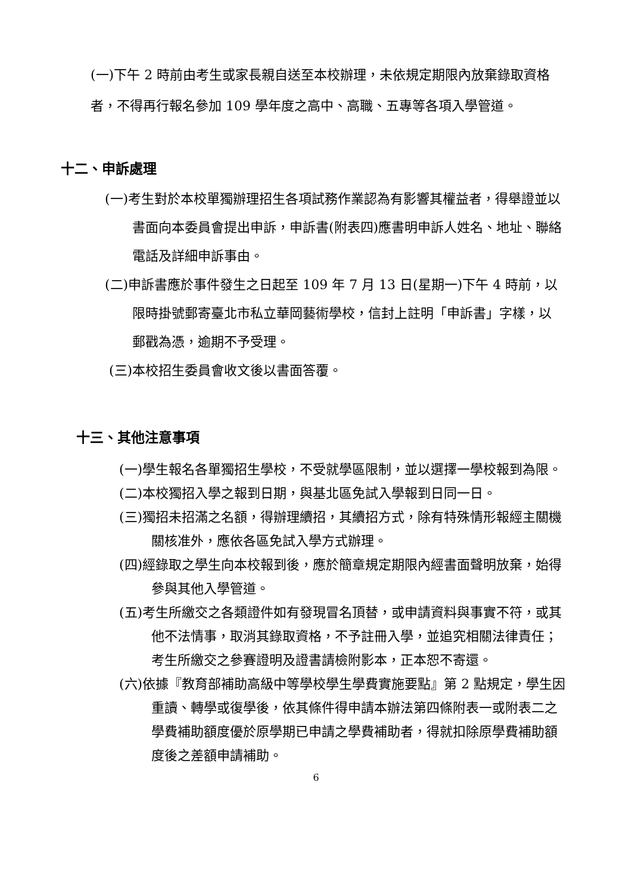(一)下午 2 時前由考生或家長親自送至本校辦理，未依規定期限內放棄錄取資格者，不得再行報名參加 109 學年度之高中、高職、五專等各項入學管道。
十二、申訴處理
(一)考生對於本校單獨辦理招生各項試務作業認為有影響其權益者，得舉證並以書面向本委員會提出申訴，申訴書(附表四)應書明申訴人姓名、地址、聯絡電話及詳細申訴事由。
(二)申訴書應於事件發生之日起至 109 年 7 月 13 日(星期一)下午 4 時前，以限時掛號郵寄臺北市私立華岡藝術學校，信封上註明「申訴書」字樣，以郵戳為憑，逾期不予受理。
(三)本校招生委員會收文後以書面答覆。
十三、其他注意事項
(一)學生報名各單獨招生學校，不受就學區限制，並以選擇一學校報到為限。
(二)本校獨招入學之報到日期，與基北區免試入學報到日同一日。
(三)獨招未招滿之名額，得辦理續招，其續招方式，除有特殊情形報經主關機關核准外，應依各區免試入學方式辦理。
(四)經錄取之學生向本校報到後，應於簡章規定期限內經書面聲明放棄，始得參與其他入學管道。
(五)考生所繳交之各類證件如有發現冒名頂替，或申請資料與事實不符，或其他不法情事，取消其錄取資格，不予註冊入學，並追究相關法律責任；考生所繳交之參賽證明及證書請檢附影本，正本恕不寄還。
(六)依據『教育部補助高級中等學校學生學費實施要點』第 2 點規定，學生因重讀、轉學或復學後，依其條件得申請本辦法第四條附表一或附表二之學費補助額度優於原學期已申請之學費補助者，得就扣除原學費補助額度後之差額申請補助。
6